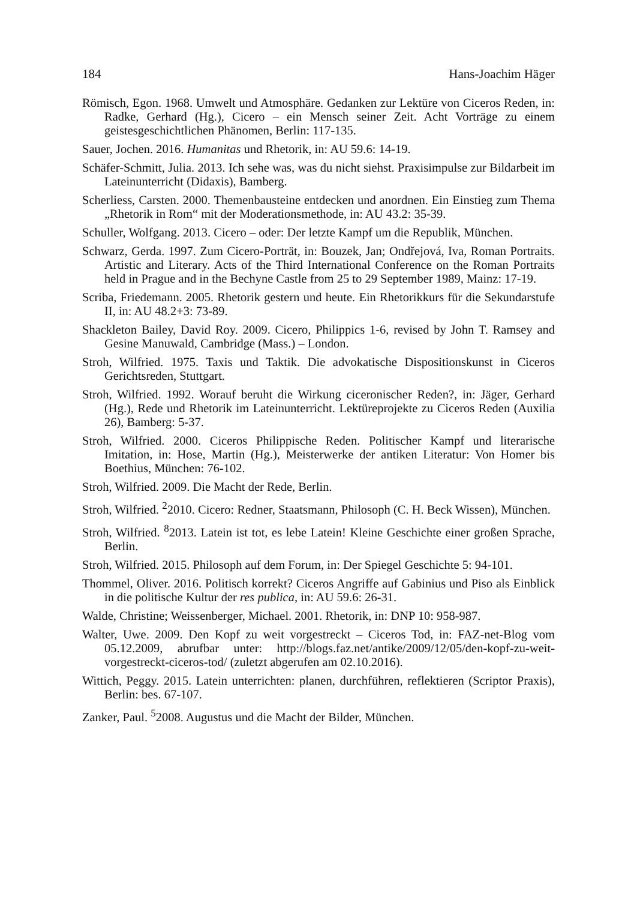184 Hans-Joachim Häger
Römisch, Egon. 1968. Umwelt und Atmosphäre. Gedanken zur Lektüre von Ciceros Reden, in: Radke, Gerhard (Hg.), Cicero – ein Mensch seiner Zeit. Acht Vorträge zu einem geistesgeschichtlichen Phänomen, Berlin: 117-135.
Sauer, Jochen. 2016. Humanitas und Rhetorik, in: AU 59.6: 14-19.
Schäfer-Schmitt, Julia. 2013. Ich sehe was, was du nicht siehst. Praxisimpulse zur Bildarbeit im Lateinunterricht (Didaxis), Bamberg.
Scherliess, Carsten. 2000. Themenbausteine entdecken und anordnen. Ein Einstieg zum Thema „Rhetorik in Rom“ mit der Moderationsmethode, in: AU 43.2: 35-39.
Schuller, Wolfgang. 2013. Cicero – oder: Der letzte Kampf um die Republik, München.
Schwarz, Gerda. 1997. Zum Cicero-Porträt, in: Bouzek, Jan; Ondřejová, Iva, Roman Portraits. Artistic and Literary. Acts of the Third International Conference on the Roman Portraits held in Prague and in the Bechyne Castle from 25 to 29 September 1989, Mainz: 17-19.
Scriba, Friedemann. 2005. Rhetorik gestern und heute. Ein Rhetorikkurs für die Sekundarstufe II, in: AU 48.2+3: 73-89.
Shackleton Bailey, David Roy. 2009. Cicero, Philippics 1-6, revised by John T. Ramsey and Gesine Manuwald, Cambridge (Mass.) – London.
Stroh, Wilfried. 1975. Taxis und Taktik. Die advokatische Dispositionskunst in Ciceros Gerichtsreden, Stuttgart.
Stroh, Wilfried. 1992. Worauf beruht die Wirkung ciceronischer Reden?, in: Jäger, Gerhard (Hg.), Rede und Rhetorik im Lateinunterricht. Lektüreprojekte zu Ciceros Reden (Auxilia 26), Bamberg: 5-37.
Stroh, Wilfried. 2000. Ciceros Philippische Reden. Politischer Kampf und literarische Imitation, in: Hose, Martin (Hg.), Meisterwerke der antiken Literatur: Von Homer bis Boethius, München: 76-102.
Stroh, Wilfried. 2009. Die Macht der Rede, Berlin.
Stroh, Wilfried. <sup>2</sup>2010. Cicero: Redner, Staatsmann, Philosoph (C. H. Beck Wissen), München.
Stroh, Wilfried. <sup>8</sup>2013. Latein ist tot, es lebe Latein! Kleine Geschichte einer großen Sprache, Berlin.
Stroh, Wilfried. 2015. Philosoph auf dem Forum, in: Der Spiegel Geschichte 5: 94-101.
Thommel, Oliver. 2016. Politisch korrekt? Ciceros Angriffe auf Gabinius und Piso als Einblick in die politische Kultur der res publica, in: AU 59.6: 26-31.
Walde, Christine; Weissenberger, Michael. 2001. Rhetorik, in: DNP 10: 958-987.
Walter, Uwe. 2009. Den Kopf zu weit vorgestreckt – Ciceros Tod, in: FAZ-net-Blog vom 05.12.2009, abrufbar unter: http://blogs.faz.net/antike/2009/12/05/den-kopf-zu-weit-vorgestreckt-ciceros-tod/ (zuletzt abgerufen am 02.10.2016).
Wittich, Peggy. 2015. Latein unterrichten: planen, durchführen, reflektieren (Scriptor Praxis), Berlin: bes. 67-107.
Zanker, Paul. <sup>5</sup>2008. Augustus und die Macht der Bilder, München.